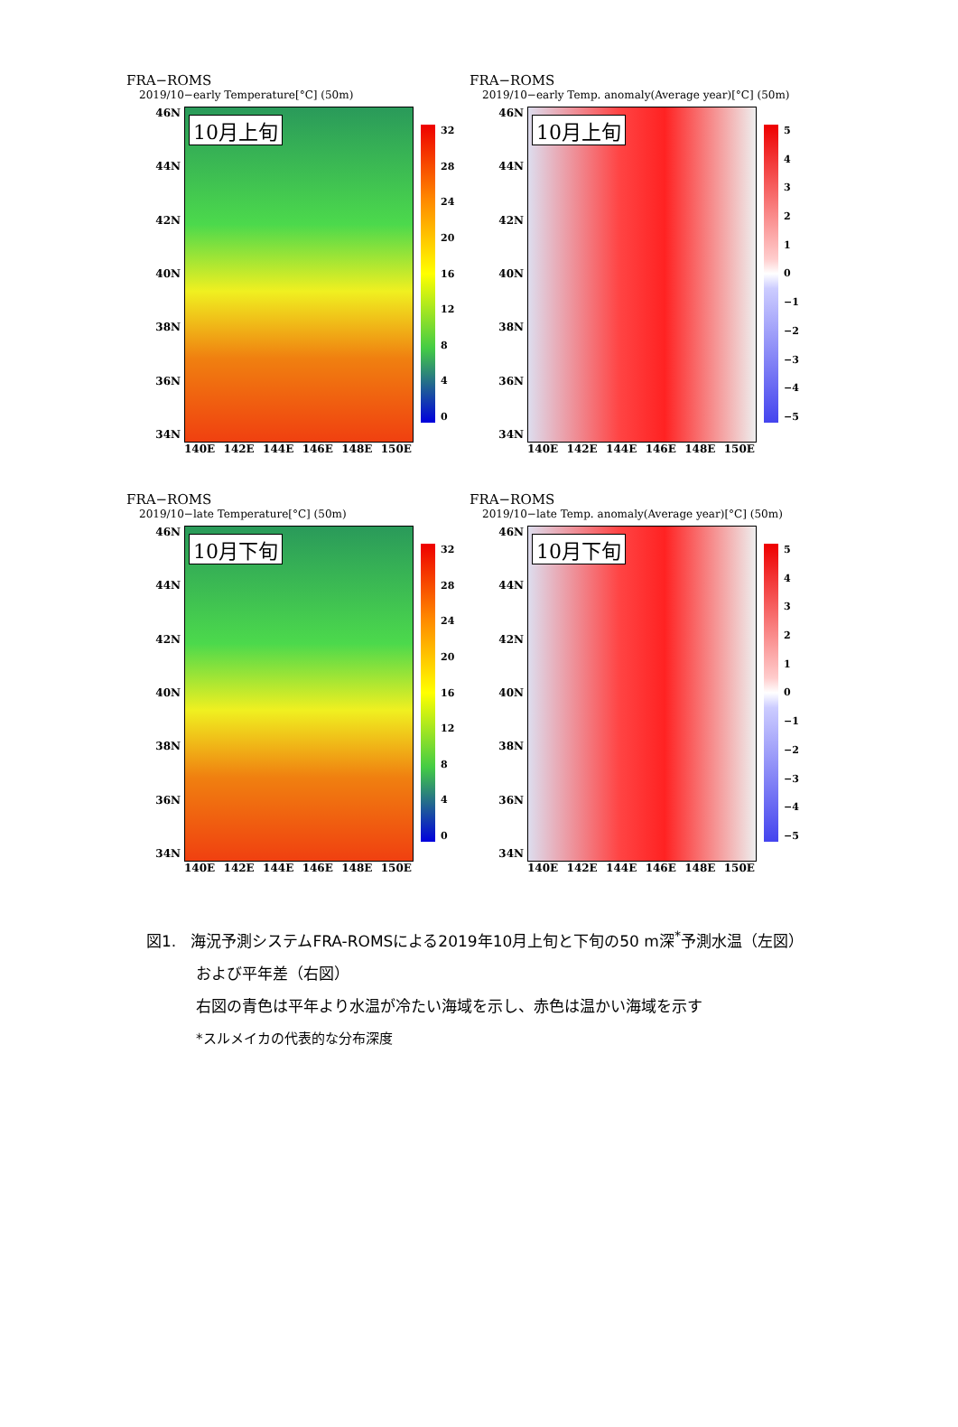FRA−ROMS
2019/10−early Temperature[°C] (50m)
46N
44N
42N
40N
38N
36N
34N
10月上旬
32
28
24
20
16
12
840
140E 142E 144E 146E 148E 150E
FRA−ROMS
2019/10−early Temp. anomaly(Average year)[°C] (50m)
46N
44N
42N
40N
38N
36N
34N
10月上旬
543210
−1
−2
−3
−4
−5
140E 142E 144E 146E 148E 150E
FRA−ROMS
2019/10−late Temperature[°C] (50m)
46N
44N
42N
40N
38N
36N
34N
10月下旬
32
28
24
20
16
12
840
140E 142E 144E 146E 148E 150E
FRA−ROMS
2019/10−late Temp. anomaly(Average year)[°C] (50m)
46N
44N
42N
40N
38N
36N
34N
10月下旬
543210
−1
−2
−3
−4
−5
140E 142E 144E 146E 148E 150E
図1. 海況予測システムFRA-ROMSによる2019年10月上旬と下旬の50 m深<sup>*</sup>予測水温（左図）
および平年差（右図）
右図の青色は平年より水温が冷たい海域を示し、赤色は温かい海域を示す
*スルメイカの代表的な分布深度